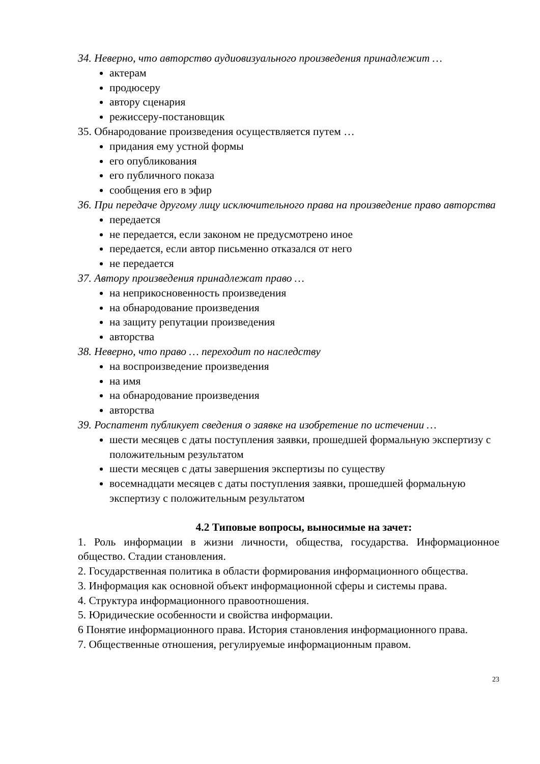34. Неверно, что авторство аудиовизуального произведения принадлежит …
актерам
продюсеру
автору сценария
режиссеру-постановщик
35. Обнародование произведения осуществляется путем …
придания ему устной формы
его опубликования
его публичного показа
сообщения его в эфир
36. При передаче другому лицу исключительного права на произведение право авторства
передается
не передается, если законом не предусмотрено иное
передается, если автор письменно отказался от него
не передается
37. Автору произведения принадлежат право …
на неприкосновенность произведения
на обнародование произведения
на защиту репутации произведения
авторства
38. Неверно, что право … переходит по наследству
на воспроизведение произведения
на имя
на обнародование произведения
авторства
39. Роспатент публикует сведения о заявке на изобретение по истечении …
шести месяцев с даты поступления заявки, прошедшей формальную экспертизу с положительным результатом
шести месяцев с даты завершения экспертизы по существу
восемнадцати месяцев с даты поступления заявки, прошедшей формальную экспертизу с положительным результатом
4.2 Типовые вопросы, выносимые на зачет:
1. Роль информации в жизни личности, общества, государства. Информационное общество. Стадии становления.
2. Государственная политика в области формирования информационного общества.
3. Информация как основной объект информационной сферы и системы права.
4. Структура информационного правоотношения.
5. Юридические особенности и свойства информации.
6 Понятие информационного права. История становления информационного права.
7. Общественные отношения, регулируемые информационным правом.
23